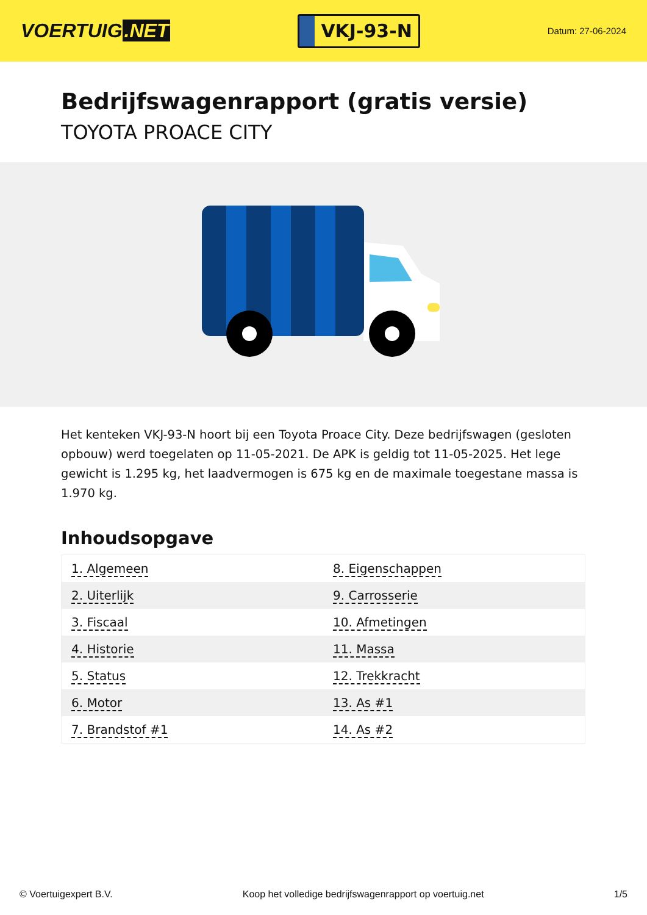VOERTUIG.NET
VKJ-93-N
Datum: 27-06-2024
Bedrijfswagenrapport (gratis versie)
TOYOTA PROACE CITY
Het kenteken VKJ-93-N hoort bij een Toyota Proace City. Deze bedrijfswagen (gesloten opbouw) werd toegelaten op 11-05-2021. De APK is geldig tot 11-05-2025. Het lege gewicht is 1.295 kg, het laadvermogen is 675 kg en de maximale toegestane massa is 1.970 kg.
Inhoudsopgave
| 1. Algemeen | 8. Eigenschappen |
| 2. Uiterlijk | 9. Carrosserie |
| 3. Fiscaal | 10. Afmetingen |
| 4. Historie | 11. Massa |
| 5. Status | 12. Trekkracht |
| 6. Motor | 13. As #1 |
| 7. Brandstof #1 | 14. As #2 |
© Voertuigexpert B.V. Koop het volledige bedrijfswagenrapport op voertuig.net 1/5